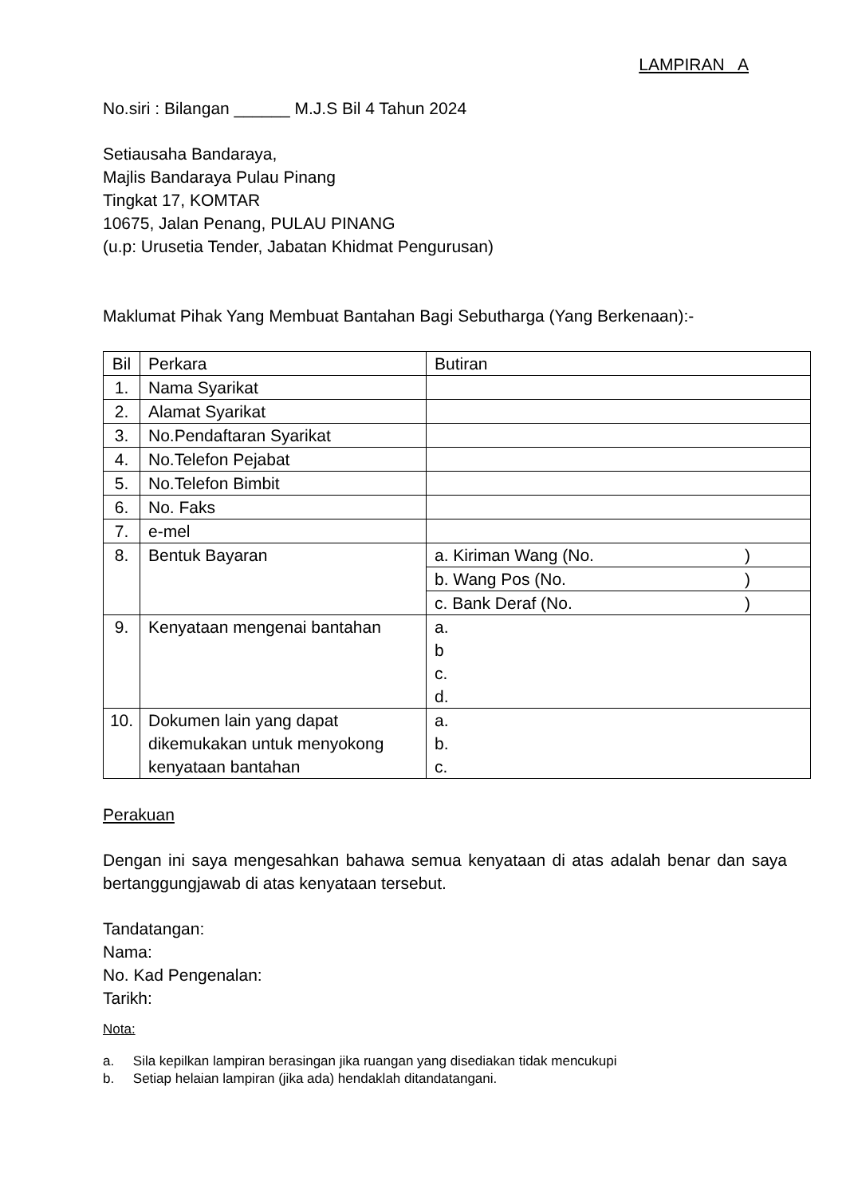LAMPIRAN A
No.siri : Bilangan ______ M.J.S Bil 4 Tahun 2024
Setiausaha Bandaraya,
Majlis Bandaraya Pulau Pinang
Tingkat 17, KOMTAR
10675, Jalan Penang, PULAU PINANG
(u.p: Urusetia Tender, Jabatan Khidmat Pengurusan)
Maklumat Pihak Yang Membuat Bantahan Bagi Sebutharga (Yang Berkenaan):-
| Bil | Perkara | Butiran |
| 1. | Nama Syarikat | |
| 2. | Alamat Syarikat | |
| 3. | No.Pendaftaran Syarikat | |
| 4. | No.Telefon Pejabat | |
| 5. | No.Telefon Bimbit | |
| 6. | No. Faks | |
| 7. | e-mel | |
| 8. | Bentuk Bayaran | a. Kiriman Wang (No. ) |
| | | b. Wang Pos (No. ) |
| | | c. Bank Deraf (No. ) |
| 9. | Kenyataan mengenai bantahan | a. b c. d. |
| 10. | Dokumen lain yang dapat dikemukakan untuk menyokong kenyataan bantahan | a. b. c. |
Perakuan
Dengan ini saya mengesahkan bahawa semua kenyataan di atas adalah benar dan saya bertanggungjawab di atas kenyataan tersebut.
Tandatangan:
Nama:
No. Kad Pengenalan:
Tarikh:
Nota:
a. Sila kepilkan lampiran berasingan jika ruangan yang disediakan tidak mencukupi
b. Setiap helaian lampiran (jika ada) hendaklah ditandatangani.